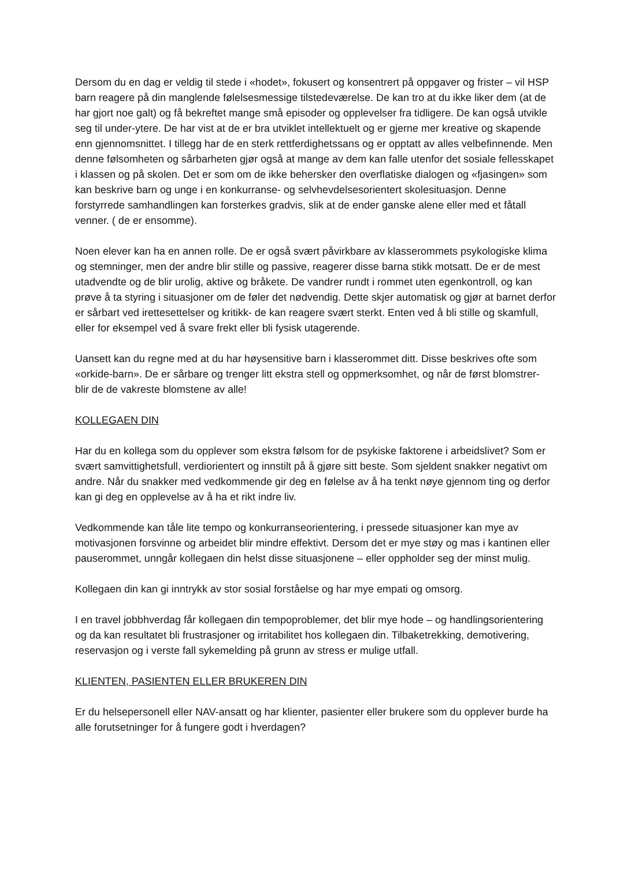Dersom du en dag er veldig til stede i «hodet», fokusert og konsentrert på oppgaver og frister – vil HSP barn reagere på din manglende følelsesmessige tilstedeværelse. De kan tro at du ikke liker dem (at de har gjort noe galt) og få bekreftet mange små episoder og opplevelser fra tidligere. De kan også utvikle seg til under-ytere. De har vist at de er bra utviklet intellektuelt og er gjerne mer kreative og skapende enn gjennomsnittet. I tillegg har de en sterk rettferdighetssans og er opptatt av alles velbefinnende. Men denne følsomheten og sårbarheten gjør også at mange av dem kan falle utenfor det sosiale fellesskapet i klassen og på skolen. Det er som om de ikke behersker den overflatiske dialogen og «fjasingen» som kan beskrive barn og unge i en konkurranse- og selvhevdelsesorientert skolesituasjon. Denne forstyrrede samhandlingen kan forsterkes gradvis, slik at de ender ganske alene eller med et fåtall venner. ( de er ensomme).
Noen elever kan ha en annen rolle. De er også svært påvirkbare av klasserommets psykologiske klima og stemninger, men der andre blir stille og passive, reagerer disse barna stikk motsatt. De er de mest utadvendte og de blir urolig, aktive og bråkete. De vandrer rundt i rommet uten egenkontroll, og kan prøve å ta styring i situasjoner om de føler det nødvendig. Dette skjer automatisk og gjør at barnet derfor er sårbart ved irettesettelser og kritikk- de kan reagere svært sterkt. Enten ved å bli stille og skamfull, eller for eksempel ved å svare frekt eller bli fysisk utagerende.
Uansett kan du regne med at du har høysensitive barn i klasserommet ditt. Disse beskrives ofte som «orkide-barn». De er sårbare og trenger litt ekstra stell og oppmerksomhet, og når de først blomstrer- blir de de vakreste blomstene av alle!
KOLLEGAEN DIN
Har du en kollega som du opplever som ekstra følsom for de psykiske faktorene i arbeidslivet? Som er svært samvittighetsfull, verdiorientert og innstilt på å gjøre sitt beste. Som sjeldent snakker negativt om andre. Når du snakker med vedkommende gir deg en følelse av å ha tenkt nøye gjennom ting og derfor kan gi deg en opplevelse av å ha et rikt indre liv.
Vedkommende kan tåle lite tempo og konkurranseorientering, i pressede situasjoner kan mye av motivasjonen forsvinne og arbeidet blir mindre effektivt. Dersom det er mye støy og mas i kantinen eller pauserommet, unngår kollegaen din helst disse situasjonene – eller oppholder seg der minst mulig.
Kollegaen din kan gi inntrykk av stor sosial forståelse og har mye empati og omsorg.
I en travel jobbhverdag får kollegaen din tempoproblemer, det blir mye hode – og handlingsorientering og da kan resultatet bli frustrasjoner og irritabilitet hos kollegaen din. Tilbaketrekking, demotivering, reservasjon og i verste fall sykemelding på grunn av stress er mulige utfall.
KLIENTEN, PASIENTEN ELLER BRUKEREN DIN
Er du helsepersonell eller NAV-ansatt og har klienter, pasienter eller brukere som du opplever burde ha alle forutsetninger for å fungere godt i hverdagen?